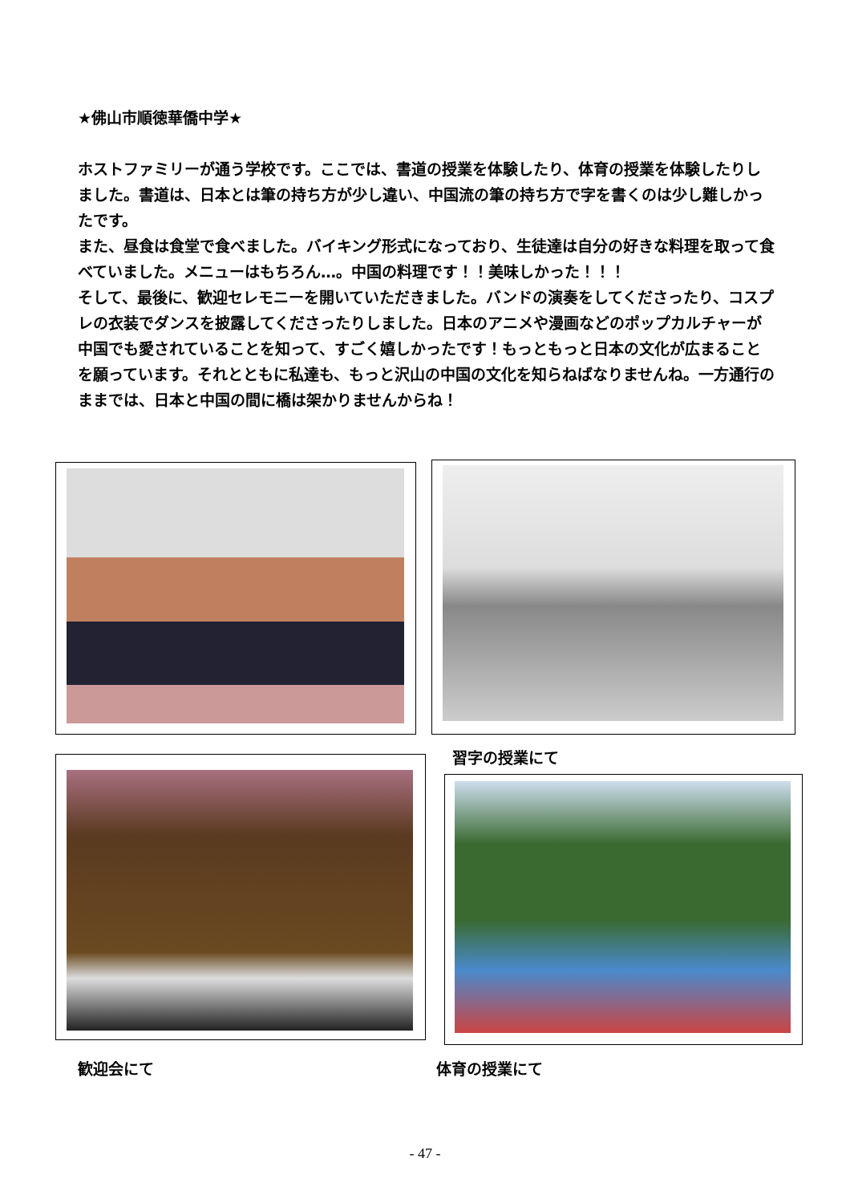★佛山市順徳華僑中学★
ホストファミリーが通う学校です。ここでは、書道の授業を体験したり、体育の授業を体験したりしました。書道は、日本とは筆の持ち方が少し違い、中国流の筆の持ち方で字を書くのは少し難しかったです。
また、昼食は食堂で食べました。バイキング形式になっており、生徒達は自分の好きな料理を取って食べていました。メニューはもちろん…。中国の料理です！！美味しかった！！！
そして、最後に、歓迎セレモニーを開いていただきました。バンドの演奏をしてくださったり、コスプレの衣装でダンスを披露してくださったりしました。日本のアニメや漫画などのポップカルチャーが中国でも愛されていることを知って、すごく嬉しかったです！もっともっと日本の文化が広まることを願っています。それとともに私達も、もっと沢山の中国の文化を知らねばなりませんね。一方通行のままでは、日本と中国の間に橋は架かりませんからね！
習字の授業にて
歓迎会にて 体育の授業にて
- 47 -